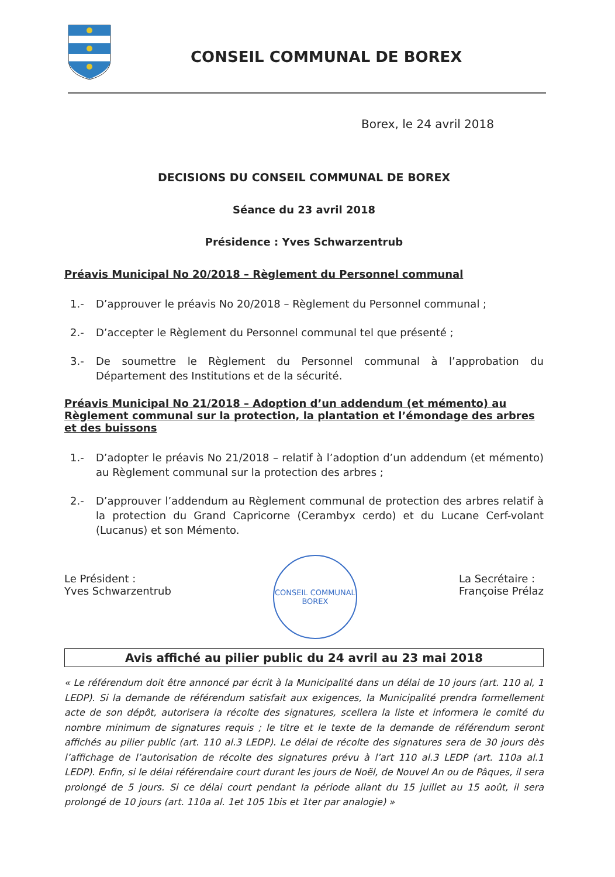CONSEIL COMMUNAL DE BOREX
Borex, le 24 avril 2018
DECISIONS DU CONSEIL COMMUNAL DE BOREX
Séance du 23 avril 2018
Présidence : Yves Schwarzentrub
Préavis Municipal No 20/2018 – Règlement du Personnel communal
1.- D’approuver le préavis No 20/2018 – Règlement du Personnel communal ;
2.- D’accepter le Règlement du Personnel communal tel que présenté ;
3.- De soumettre le Règlement du Personnel communal à l’approbation du Département des Institutions et de la sécurité.
Préavis Municipal No 21/2018 – Adoption d’un addendum (et mémento) au Règlement communal sur la protection, la plantation et l’émondage des arbres et des buissons
1.- D’adopter le préavis No 21/2018 – relatif à l’adoption d’un addendum (et mémento) au Règlement communal sur la protection des arbres ;
2.- D’approuver l’addendum au Règlement communal de protection des arbres relatif à la protection du Grand Capricorne (Cerambyx cerdo) et du Lucane Cerf-volant (Lucanus) et son Mémento.
Le Président :
Yves Schwarzentrub
CONSEIL COMMUNAL
BOREX
La Secrétaire :
Françoise Prélaz
Avis affiché au pilier public du 24 avril au 23 mai 2018
« Le référendum doit être annoncé par écrit à la Municipalité dans un délai de 10 jours (art. 110 al, 1 LEDP). Si la demande de référendum satisfait aux exigences, la Municipalité prendra formellement acte de son dépôt, autorisera la récolte des signatures, scellera la liste et informera le comité du nombre minimum de signatures requis ; le titre et le texte de la demande de référendum seront affichés au pilier public (art. 110 al.3 LEDP). Le délai de récolte des signatures sera de 30 jours dès l’affichage de l’autorisation de récolte des signatures prévu à l’art 110 al.3 LEDP (art. 110a al.1 LEDP). Enfin, si le délai référendaire court durant les jours de Noël, de Nouvel An ou de Pâques, il sera prolongé de 5 jours. Si ce délai court pendant la période allant du 15 juillet au 15 août, il sera prolongé de 10 jours (art. 110a al. 1et 105 1bis et 1ter par analogie) »